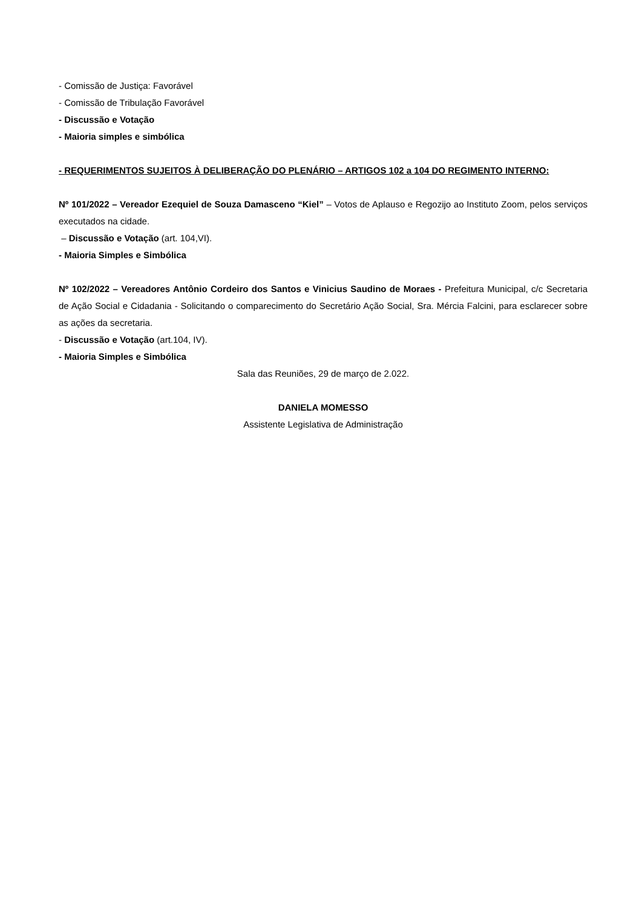- Comissão de Justiça: Favorável
- Comissão de Tribulação Favorável
- Discussão e Votação
- Maioria simples e simbólica
- REQUERIMENTOS SUJEITOS À DELIBERAÇÃO DO PLENÁRIO – ARTIGOS 102 a 104 DO REGIMENTO INTERNO:
Nº 101/2022 – Vereador Ezequiel de Souza Damasceno “Kiel” – Votos de Aplauso e Regozijo ao Instituto Zoom, pelos serviços executados na cidade.
– Discussão e Votação (art. 104,VI).
- Maioria Simples e Simbólica
Nº 102/2022 – Vereadores Antônio Cordeiro dos Santos e Vinicius Saudino de Moraes - Prefeitura Municipal, c/c Secretaria de Ação Social e Cidadania - Solicitando o comparecimento do Secretário Ação Social, Sra. Mércia Falcini, para esclarecer sobre as ações da secretaria.
- Discussão e Votação (art.104, IV).
- Maioria Simples e Simbólica
Sala das Reuniões, 29 de março de 2.022.
DANIELA MOMESSO
Assistente Legislativa de Administração